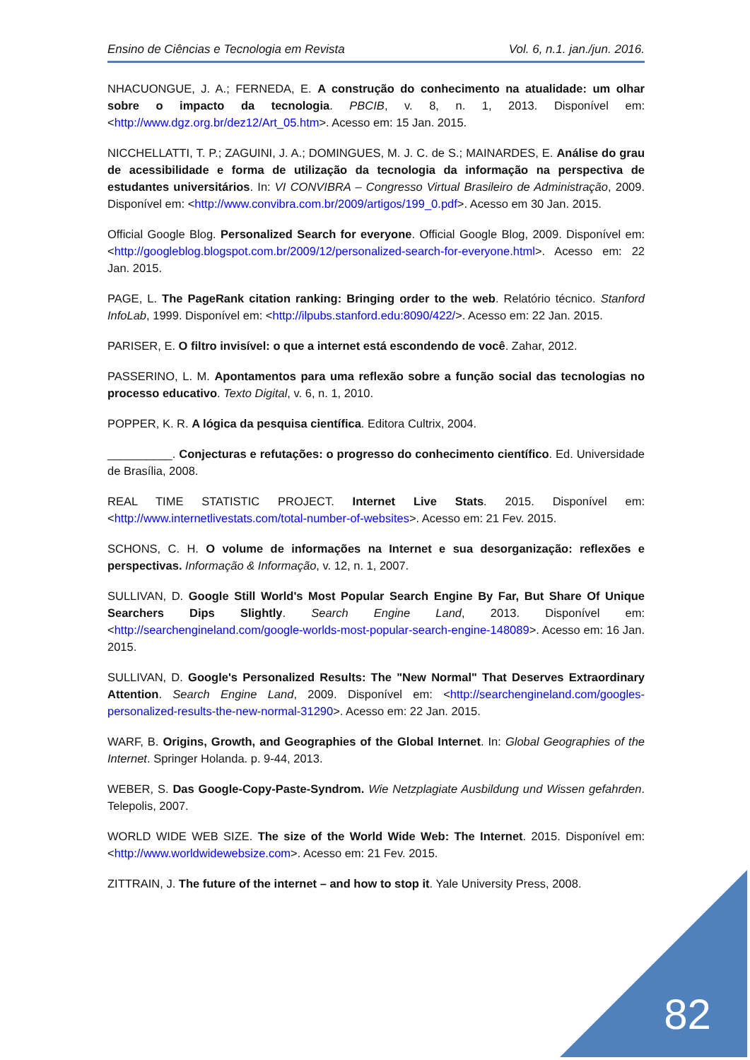Ensino de Ciências e Tecnologia em Revista Vol. 6, n.1. jan./jun. 2016.
NHACUONGUE, J. A.; FERNEDA, E. A construção do conhecimento na atualidade: um olhar sobre o impacto da tecnologia. PBCIB, v. 8, n. 1, 2013. Disponível em: <http://www.dgz.org.br/dez12/Art_05.htm>. Acesso em: 15 Jan. 2015.
NICCHELLATTI, T. P.; ZAGUINI, J. A.; DOMINGUES, M. J. C. de S.; MAINARDES, E. Análise do grau de acessibilidade e forma de utilização da tecnologia da informação na perspectiva de estudantes universitários. In: VI CONVIBRA – Congresso Virtual Brasileiro de Administração, 2009. Disponível em: <http://www.convibra.com.br/2009/artigos/199_0.pdf>. Acesso em 30 Jan. 2015.
Official Google Blog. Personalized Search for everyone. Official Google Blog, 2009. Disponível em: <http://googleblog.blogspot.com.br/2009/12/personalized-search-for-everyone.html>. Acesso em: 22 Jan. 2015.
PAGE, L. The PageRank citation ranking: Bringing order to the web. Relatório técnico. Stanford InfoLab, 1999. Disponível em: <http://ilpubs.stanford.edu:8090/422/>. Acesso em: 22 Jan. 2015.
PARISER, E. O filtro invisível: o que a internet está escondendo de você. Zahar, 2012.
PASSERINO, L. M. Apontamentos para uma reflexão sobre a função social das tecnologias no processo educativo. Texto Digital, v. 6, n. 1, 2010.
POPPER, K. R. A lógica da pesquisa científica. Editora Cultrix, 2004.
__________. Conjecturas e refutações: o progresso do conhecimento científico. Ed. Universidade de Brasília, 2008.
REAL TIME STATISTIC PROJECT. Internet Live Stats. 2015. Disponível em: <http://www.internetlivestats.com/total-number-of-websites>. Acesso em: 21 Fev. 2015.
SCHONS, C. H. O volume de informações na Internet e sua desorganização: reflexões e perspectivas. Informação & Informação, v. 12, n. 1, 2007.
SULLIVAN, D. Google Still World's Most Popular Search Engine By Far, But Share Of Unique Searchers Dips Slightly. Search Engine Land, 2013. Disponível em: <http://searchengineland.com/google-worlds-most-popular-search-engine-148089>. Acesso em: 16 Jan. 2015.
SULLIVAN, D. Google's Personalized Results: The "New Normal" That Deserves Extraordinary Attention. Search Engine Land, 2009. Disponível em: <http://searchengineland.com/googles-personalized-results-the-new-normal-31290>. Acesso em: 22 Jan. 2015.
WARF, B. Origins, Growth, and Geographies of the Global Internet. In: Global Geographies of the Internet. Springer Holanda. p. 9-44, 2013.
WEBER, S. Das Google-Copy-Paste-Syndrom. Wie Netzplagiate Ausbildung und Wissen gefahrden. Telepolis, 2007.
WORLD WIDE WEB SIZE. The size of the World Wide Web: The Internet. 2015. Disponível em: <http://www.worldwidewebsize.com>. Acesso em: 21 Fev. 2015.
ZITTRAIN, J. The future of the internet – and how to stop it. Yale University Press, 2008.
82